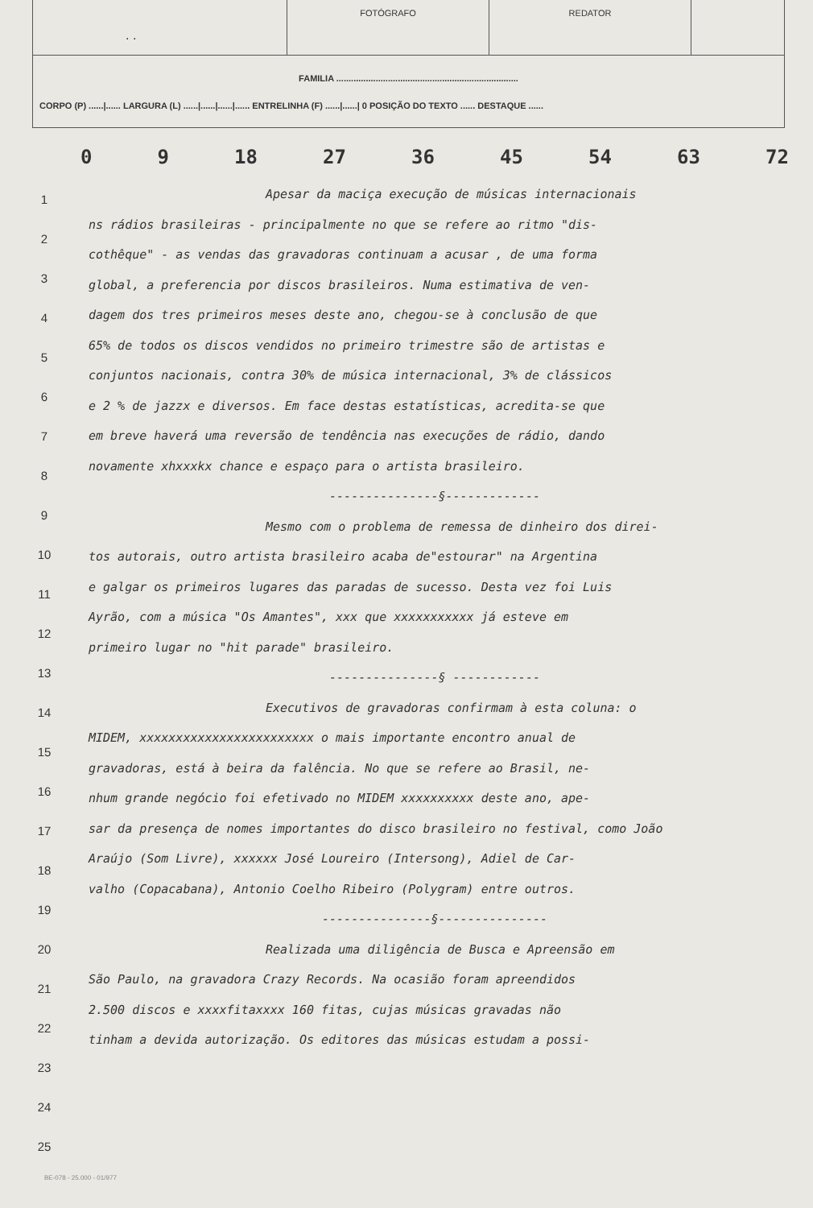. .
FOTÓGRAFO REDATOR
FAMILIA ..........................................................................
CORPO (P) ......|...... LARGURA (L) ......|......|......|...... ENTRELINHA (F) ......|......| 0 POSIÇÃO DO TEXTO ...... DESTAQUE ......
0 9 18 27 36 45 54 63 72
1
2
3
4
5
6
7
8
9
10
11
12
13
14
15
16
17
18
19
20
21
22
23
24
25
Apesar da maciça execução de músicas internacionais
ns rádios brasileiras - principalmente no que se refere ao ritmo "dis-
cothêque" - as vendas das gravadoras continuam a acusar , de uma forma
global, a preferencia por discos brasileiros. Numa estimativa de ven-
dagem dos tres primeiros meses deste ano, chegou-se à conclusão de que
65% de todos os discos vendidos no primeiro trimestre são de artistas e
conjuntos nacionais, contra 30% de música internacional, 3% de clássicos
e 2 % de jazzx e diversos. Em face destas estatísticas, acredita-se que
em breve haverá uma reversão de tendência nas execuções de rádio, dando
novamente xhxxxkx chance e espaço para o artista brasileiro.
---------------§-------------
Mesmo com o problema de remessa de dinheiro dos direi-
tos autorais, outro artista brasileiro acaba de"estourar" na Argentina
e galgar os primeiros lugares das paradas de sucesso. Desta vez foi Luis
Ayrão, com a música "Os Amantes", xxx que xxxxxxxxxxx já esteve em
primeiro lugar no "hit parade" brasileiro.
---------------§ ------------
Executivos de gravadoras confirmam à esta coluna: o
MIDEM, xxxxxxxxxxxxxxxxxxxxxxxx o mais importante encontro anual de
gravadoras, está à beira da falência. No que se refere ao Brasil, ne-
nhum grande negócio foi efetivado no MIDEM xxxxxxxxxx deste ano, ape-
sar da presença de nomes importantes do disco brasileiro no festival, como João
Araújo (Som Livre), xxxxxx José Loureiro (Intersong), Adiel de Car-
valho (Copacabana), Antonio Coelho Ribeiro (Polygram) entre outros.
---------------§---------------
Realizada uma diligência de Busca e Apreensão em
São Paulo, na gravadora Crazy Records. Na ocasião foram apreendidos
2.500 discos e xxxxfitaxxxx 160 fitas, cujas músicas gravadas não
tinham a devida autorização. Os editores das músicas estudam a possi-
BE-078 - 25.000 - 01/977